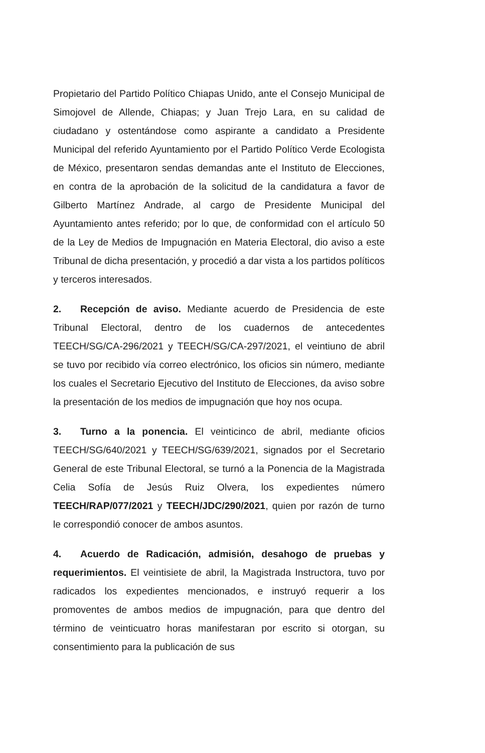Propietario del Partido Político Chiapas Unido, ante el Consejo Municipal de Simojovel de Allende, Chiapas; y Juan Trejo Lara, en su calidad de ciudadano y ostentándose como aspirante a candidato a Presidente Municipal del referido Ayuntamiento por el Partido Político Verde Ecologista de México, presentaron sendas demandas ante el Instituto de Elecciones, en contra de la aprobación de la solicitud de la candidatura a favor de Gilberto Martínez Andrade, al cargo de Presidente Municipal del Ayuntamiento antes referido; por lo que, de conformidad con el artículo 50 de la Ley de Medios de Impugnación en Materia Electoral, dio aviso a este Tribunal de dicha presentación, y procedió a dar vista a los partidos políticos y terceros interesados.
2. Recepción de aviso. Mediante acuerdo de Presidencia de este Tribunal Electoral, dentro de los cuadernos de antecedentes TEECH/SG/CA-296/2021 y TEECH/SG/CA-297/2021, el veintiuno de abril se tuvo por recibido vía correo electrónico, los oficios sin número, mediante los cuales el Secretario Ejecutivo del Instituto de Elecciones, da aviso sobre la presentación de los medios de impugnación que hoy nos ocupa.
3. Turno a la ponencia. El veinticinco de abril, mediante oficios TEECH/SG/640/2021 y TEECH/SG/639/2021, signados por el Secretario General de este Tribunal Electoral, se turnó a la Ponencia de la Magistrada Celia Sofía de Jesús Ruiz Olvera, los expedientes número TEECH/RAP/077/2021 y TEECH/JDC/290/2021, quien por razón de turno le correspondió conocer de ambos asuntos.
4. Acuerdo de Radicación, admisión, desahogo de pruebas y requerimientos. El veintisiete de abril, la Magistrada Instructora, tuvo por radicados los expedientes mencionados, e instruyó requerir a los promoventes de ambos medios de impugnación, para que dentro del término de veinticuatro horas manifestaran por escrito si otorgan, su consentimiento para la publicación de sus